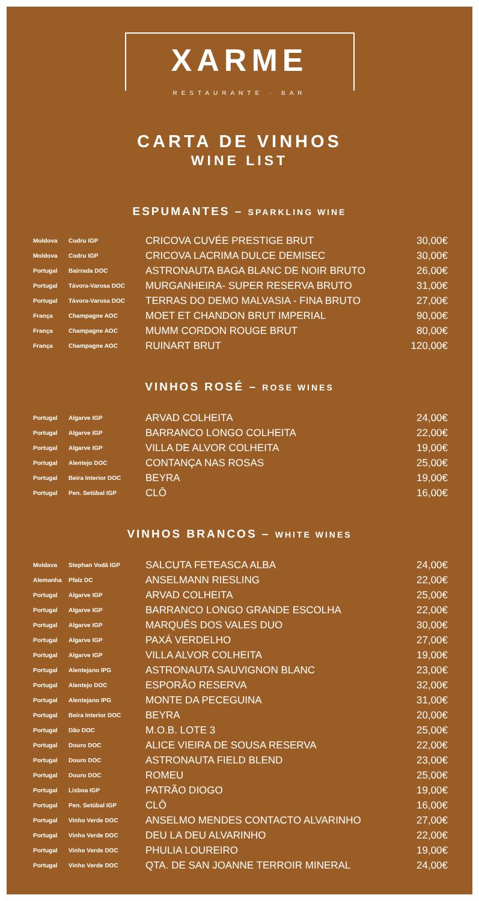XARME
RESTAURANTE · BAR
CARTA DE VINHOS
WINE LIST
ESPUMANTES – SPARKLING WINE
| Moldova | Codru IGP | CRICOVA CUVÉE PRESTIGE BRUT | 30,00€ |
| Moldova | Codru IGP | CRICOVA LACRIMA DULCE DEMISEC | 30,00€ |
| Portugal | Bairrada DOC | ASTRONAUTA BAGA BLANC DE NOIR BRUTO | 26,00€ |
| Portugal | Távora-Varosa DOC | MURGANHEIRA- SUPER RESERVA BRUTO | 31,00€ |
| Portugal | Távora-Varosa DOC | TERRAS DO DEMO MALVASIA - FINA BRUTO | 27,00€ |
| França | Champagne AOC | MOET ET CHANDON BRUT IMPERIAL | 90,00€ |
| França | Champagne AOC | MUMM CORDON ROUGE BRUT | 80,00€ |
| França | Champagne AOC | RUINART BRUT | 120,00€ |
VINHOS ROSÉ – ROSE WINES
| Portugal | Algarve IGP | ARVAD COLHEITA | 24,00€ |
| Portugal | Algarve IGP | BARRANCO LONGO COLHEITA | 22,00€ |
| Portugal | Algarve IGP | VILLA DE ALVOR COLHEITA | 19,00€ |
| Portugal | Alentejo DOC | CONTANÇA NAS ROSAS | 25,00€ |
| Portugal | Beira Interior DOC | BEYRA | 19,00€ |
| Portugal | Pen. Setúbal IGP | CLÔ | 16,00€ |
VINHOS BRANCOS – WHITE WINES
| Moldava | Stephan Vodă IGP | SALCUTA FETEASCA ALBA | 24,00€ |
| Alemanha | Pfalz DC | ANSELMANN RIESLING | 22,00€ |
| Portugal | Algarve IGP | ARVAD COLHEITA | 25,00€ |
| Portugal | Algarve IGP | BARRANCO LONGO GRANDE ESCOLHA | 22,00€ |
| Portugal | Algarve IGP | MARQUÊS DOS VALES DUO | 30,00€ |
| Portugal | Algarve IGP | PAXÁ VERDELHO | 27,00€ |
| Portugal | Algarve IGP | VILLA ALVOR COLHEITA | 19,00€ |
| Portugal | Alentejano IPG | ASTRONAUTA SAUVIGNON BLANC | 23,00€ |
| Portugal | Alentejo DOC | ESPORÃO RESERVA | 32,00€ |
| Portugal | Alentejano IPG | MONTE DA PECEGUINA | 31,00€ |
| Portugal | Beira Interior DOC | BEYRA | 20,00€ |
| Portugal | Dão DOC | M.O.B. LOTE 3 | 25,00€ |
| Portugal | Douro DOC | ALICE VIEIRA DE SOUSA RESERVA | 22,00€ |
| Portugal | Douro DOC | ASTRONAUTA FIELD BLEND | 23,00€ |
| Portugal | Douro DOC | ROMEU | 25,00€ |
| Portugal | Lisboa IGP | PATRÃO DIOGO | 19,00€ |
| Portugal | Pen. Setúbal IGP | CLÔ | 16,00€ |
| Portugal | Vinho Verde DOC | ANSELMO MENDES CONTACTO ALVARINHO | 27,00€ |
| Portugal | Vinho Verde DOC | DEU LA DEU ALVARINHO | 22,00€ |
| Portugal | Vinho Verde DOC | PHULIA LOUREIRO | 19,00€ |
| Portugal | Vinho Verde DOC | QTA. DE SAN JOANNE TERROIR MINERAL | 24,00€ |